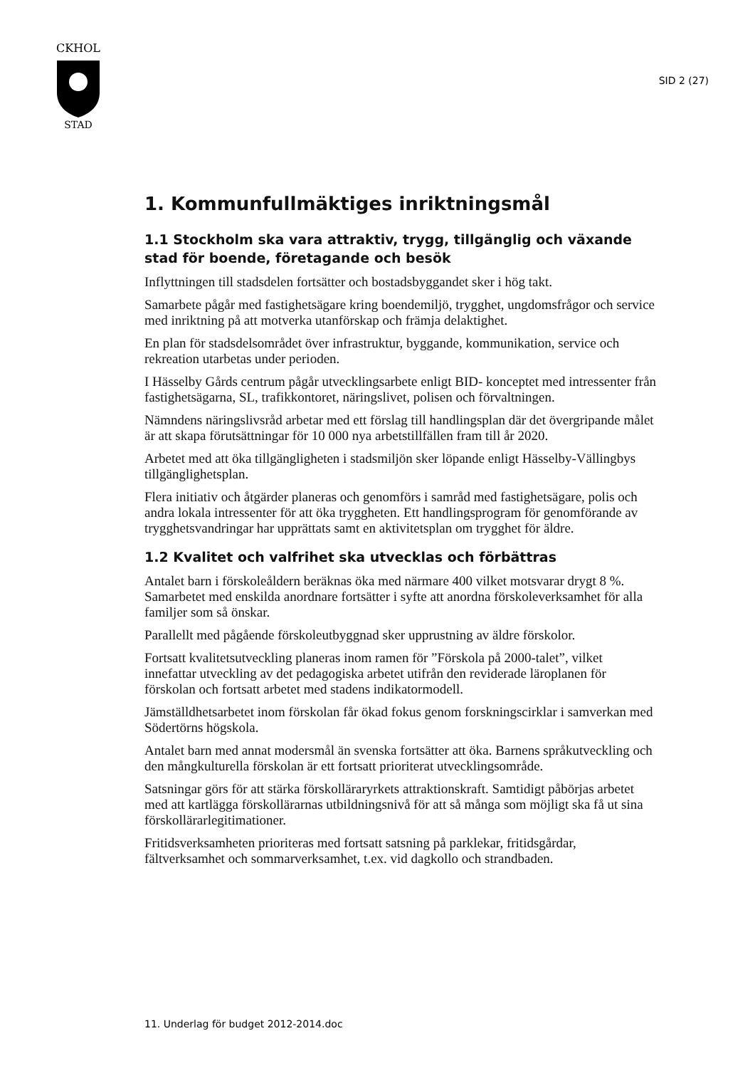CKHOL
STAD
SID 2 (27)
1. Kommunfullmäktiges inriktningsmål
1.1 Stockholm ska vara attraktiv, trygg, tillgänglig och växande stad för boende, företagande och besök
Inflyttningen till stadsdelen fortsätter och bostadsbyggandet sker i hög takt.
Samarbete pågår med fastighetsägare kring boendemiljö, trygghet, ungdomsfrågor och service med inriktning på att motverka utanförskap och främja delaktighet.
En plan för stadsdelsområdet över infrastruktur, byggande, kommunikation, service och rekreation utarbetas under perioden.
I Hässelby Gårds centrum pågår utvecklingsarbete enligt BID- konceptet med intressenter från fastighetsägarna, SL, trafikkontoret, näringslivet, polisen och förvaltningen.
Nämndens näringslivsråd arbetar med ett förslag till handlingsplan där det övergripande målet är att skapa förutsättningar för 10 000 nya arbetstillfällen fram till år 2020.
Arbetet med att öka tillgängligheten i stadsmiljön sker löpande enligt Hässelby-Vällingbys tillgänglighetsplan.
Flera initiativ och åtgärder planeras och genomförs i samråd med fastighetsägare, polis och andra lokala intressenter för att öka tryggheten. Ett handlingsprogram för genomförande av trygghetsvandringar har upprättats samt en aktivitetsplan om trygghet för äldre.
1.2 Kvalitet och valfrihet ska utvecklas och förbättras
Antalet barn i förskoleåldern beräknas öka med närmare 400 vilket motsvarar drygt 8 %. Samarbetet med enskilda anordnare fortsätter i syfte att anordna förskoleverksamhet för alla familjer som så önskar.
Parallellt med pågående förskoleutbyggnad sker upprustning av äldre förskolor.
Fortsatt kvalitetsutveckling planeras inom ramen för ”Förskola på 2000-talet”, vilket innefattar utveckling av det pedagogiska arbetet utifrån den reviderade läroplanen för förskolan och fortsatt arbetet med stadens indikatormodell.
Jämställdhetsarbetet inom förskolan får ökad fokus genom forskningscirklar i samverkan med Södertörns högskola.
Antalet barn med annat modersmål än svenska fortsätter att öka. Barnens språkutveckling och den mångkulturella förskolan är ett fortsatt prioriterat utvecklingsområde.
Satsningar görs för att stärka förskolläraryrkets attraktionskraft. Samtidigt påbörjas arbetet med att kartlägga förskollärarnas utbildningsnivå för att så många som möjligt ska få ut sina förskollärarlegitimationer.
Fritidsverksamheten prioriteras med fortsatt satsning på parklekar, fritidsgårdar, fältverksamhet och sommarverksamhet, t.ex. vid dagkollo och strandbaden.
11. Underlag för budget 2012-2014.doc